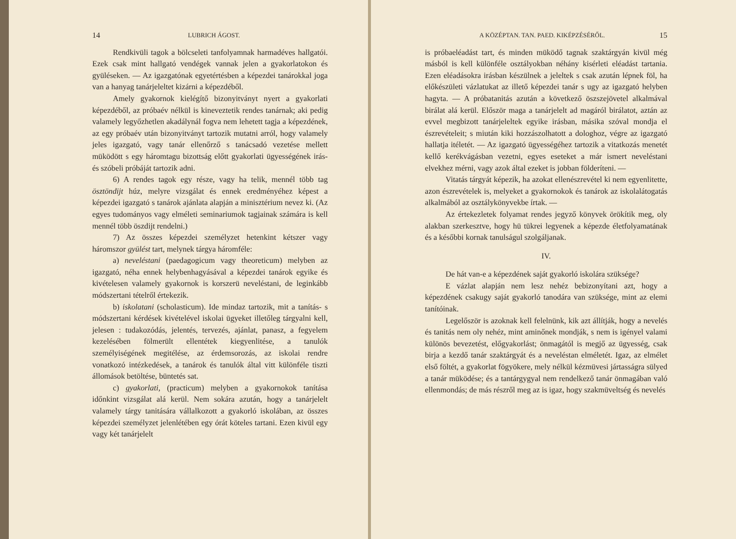14 LUBRICH ÁGOST.
Rendkivüli tagok a bölcseleti tanfolyamnak harmadéves hallgatói. Ezek csak mint hallgató vendégek vannak jelen a gyakorlatokon és gyüléseken. — Az igazgatónak egyetértésben a képezdei tanárokkal joga van a hanyag tanárjeleltet kizárni a képezdéből.
Amely gyakornok kielégítő bizonyitványt nyert a gyakorlati képezdéből, az próbaév nélkül is kineveztetik rendes tanárnak; aki pedig valamely legyőzhetlen akadálynál fogva nem lehetett tagja a képezdének, az egy próbaév után bizonyitványt tartozik mutatni arról, hogy valamely jeles igazgató, vagy tanár ellenőrző s tanácsadó vezetése mellett müködött s egy háromtagu bizottság előtt gyakorlati ügyességének irás- és szóbeli próbáját tartozik adni.
6) A rendes tagok egy része, vagy ha telik, mennél több tag ösztöndijt húz, melyre vizsgálat és ennek eredményéhez képest a képezdei igazgató s tanárok ajánlata alapján a minisztérium nevez ki. (Az egyes tudományos vagy elméleti seminariumok tagjainak számára is kell mennél több öszdijt rendelni.)
7) Az összes képezdei személyzet hetenkint kétszer vagy háromszor gyülést tart, melynek tárgya háromféle:
a) neveléstani (paedagogicum vagy theoreticum) melyben az igazgató, néha ennek helybenhagyásával a képezdei tanárok egyike és kivételesen valamely gyakornok is korszerü neveléstani, de leginkább módszertani tételről értekezik.
b) iskolatani (scholasticum). Ide mindaz tartozik, mit a tanítás- s módszertani kérdések kivételével iskolai ügyeket illetőleg tárgyalni kell, jelesen : tudakozódás, jelentés, tervezés, ajánlat, panasz, a fegyelem kezelésében fölmerült ellentétek kiegyenlitése, a tanulók személyiségének megitélése, az érdemsorozás, az iskolai rendre vonatkozó intézkedések, a tanárok és tanulók által vitt különféle tiszti állomások betöltése, büntetés sat.
c) gyakorlati, (practicum) melyben a gyakornokok tanítása időnkint vizsgálat alá kerül. Nem sokára azután, hogy a tanárjelelt valamely tárgy tanitására vállalkozott a gyakorló iskolában, az összes képezdei személyzet jelenlétében egy órát köteles tartani. Ezen kivül egy vagy két tanárjelelt
A KÖZÉPTAN. TAN. PAED. KIKÉPZÉSÉRŐL. 15
is próbaeléadást tart, és minden müködő tagnak szaktárgyán kivül még másból is kell különféle osztályokban néhány kisérleti eléadást tartania. Ezen eléadásokra irásban készülnek a jeleltek s csak azután lépnek föl, ha előkészületi vázlatukat az illető képezdei tanár s ugy az igazgató helyben hagyta. — A próbatanitás azután a következő öszszejövetel alkalmával birálat alá kerül. Először maga a tanárjelelt ad magáról birálatot, aztán az evvel megbizott tanárjeleltek egyike irásban, másika szóval mondja el észrevételeit; s miután kiki hozzászolhatott a dologhoz, végre az igazgató hallatja itéletét. — Az igazgató ügyességéhez tartozik a vitatkozás menetét kellő kerékvágásban vezetni, egyes eseteket a már ismert neveléstani elvekhez mérni, vagy azok által ezeket is jobban földeríteni. —
Vitatás tárgyát képezik, ha azokat ellenészrevétel ki nem egyenlitette, azon észrevételek is, melyeket a gyakornokok és tanárok az iskolalátogatás alkalmából az osztálykönyvekbe írtak. —
Az értekezletek folyamat rendes jegyző könyvek örökítik meg, oly alakban szerkesztve, hogy hü tükrei legyenek a képezde életfolyamatának és a későbbi kornak tanulságul szolgáljanak.
IV.
De hát van-e a képezdének saját gyakorló iskolára szüksége?
E vázlat alapján nem lesz nehéz bebizonyítani azt, hogy a képezdének csakugy saját gyakorló tanodára van szüksége, mint az elemi tanítóinak.
Legelőször is azoknak kell felelnünk, kik azt állítják, hogy a nevelés és tanitás nem oly nehéz, mint aminőnek mondják, s nem is igényel valami különös bevezetést, előgyakorlást; önmagától is megjő az ügyesség, csak birja a kezdő tanár szaktárgyát és a neveléstan elméletét. Igaz, az elmélet első föltét, a gyakorlat fögyökere, mely nélkül kézmüvesi jártasságra sülyed a tanár müködése; és a tantárgygyal nem rendelkező tanár önmagában való ellenmondás; de más részről meg az is igaz, hogy szakmüveltség és nevelés